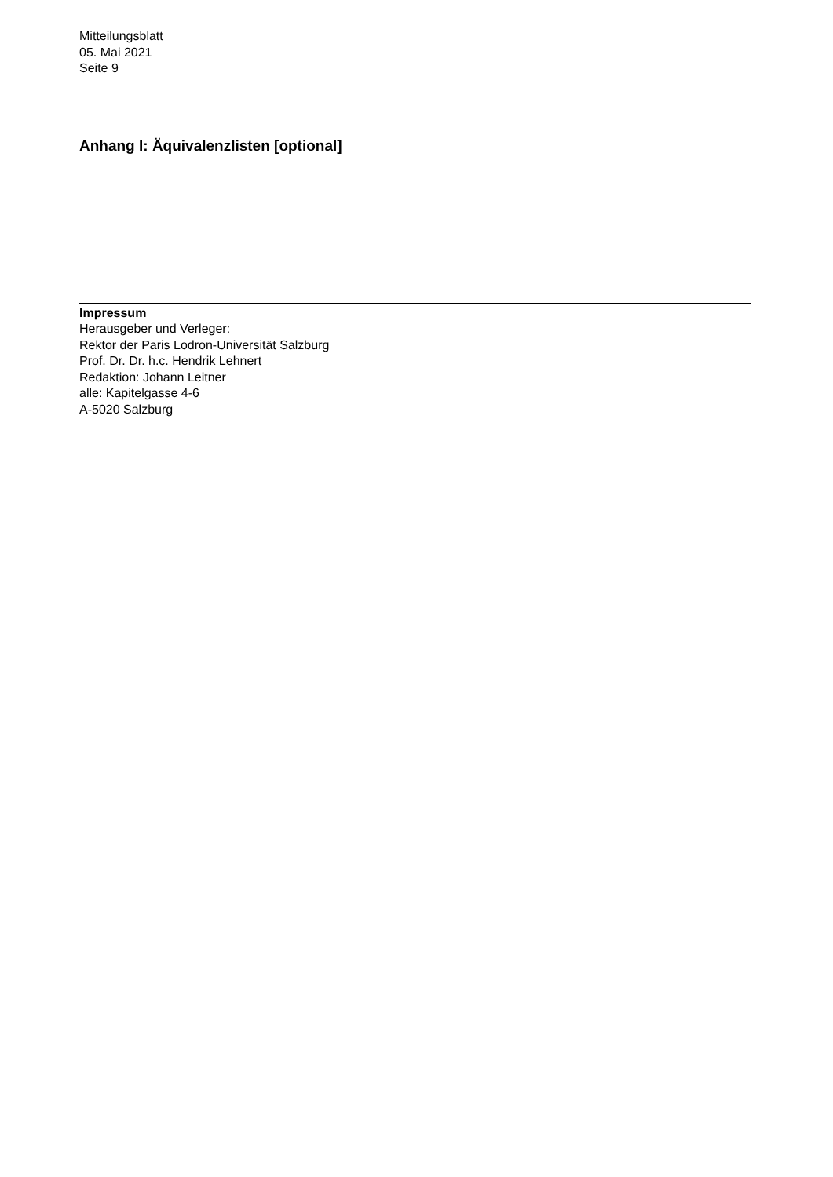Mitteilungsblatt
05. Mai 2021
Seite 9
Anhang I: Äquivalenzlisten [optional]
Impressum
Herausgeber und Verleger:
Rektor der Paris Lodron-Universität Salzburg
Prof. Dr. Dr. h.c. Hendrik Lehnert
Redaktion: Johann Leitner
alle: Kapitelgasse 4-6
A-5020 Salzburg